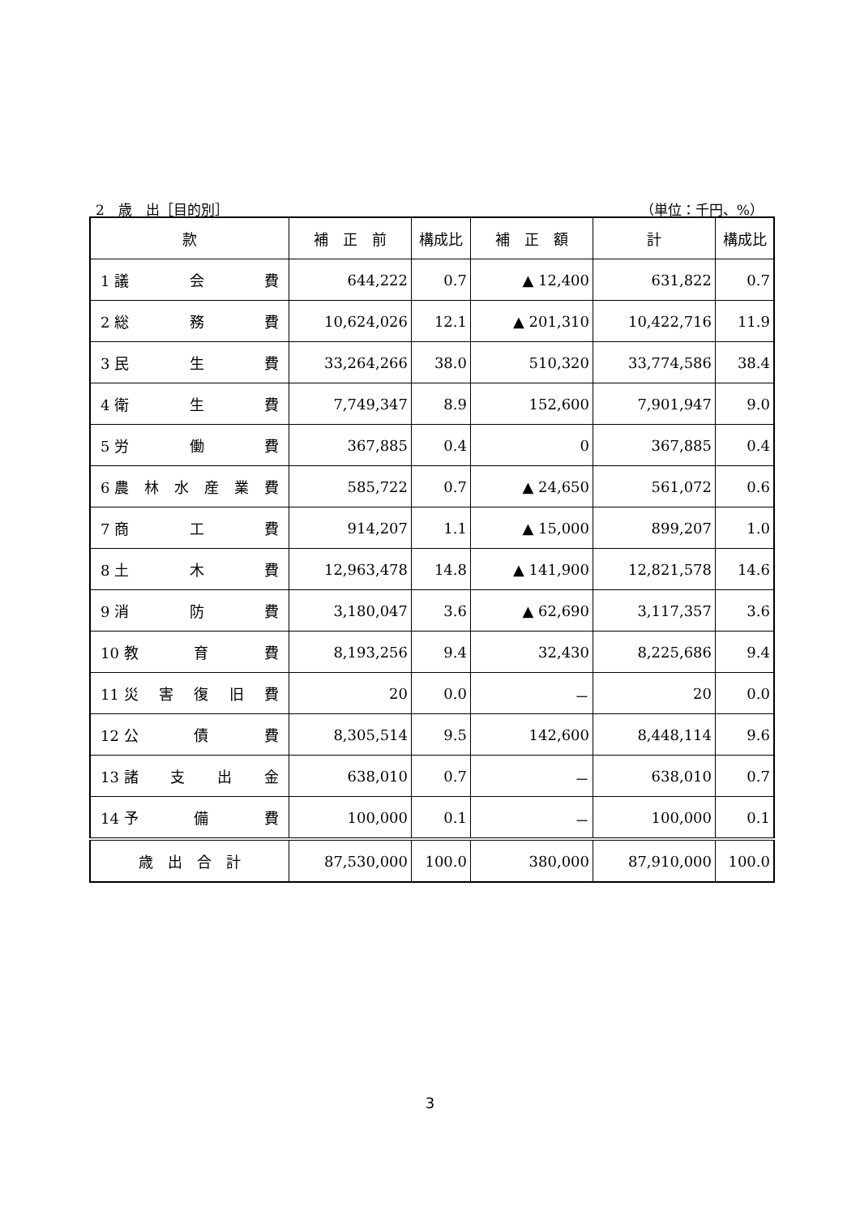2　歳　出［目的別］ （単位：千円、%）
| 款 | 補 正 前 | 構成比 | 補 正 額 | 計 | 構成比 |
| --- | --- | --- | --- | --- | --- |
| 1 議 会 費 | 644,222 | 0.7 | ▲ 12,400 | 631,822 | 0.7 |
| 2 総 務 費 | 10,624,026 | 12.1 | ▲ 201,310 | 10,422,716 | 11.9 |
| 3 民 生 費 | 33,264,266 | 38.0 | 510,320 | 33,774,586 | 38.4 |
| 4 衛 生 費 | 7,749,347 | 8.9 | 152,600 | 7,901,947 | 9.0 |
| 5 労 働 費 | 367,885 | 0.4 | 0 | 367,885 | 0.4 |
| 6 農 林 水 産 業 費 | 585,722 | 0.7 | ▲ 24,650 | 561,072 | 0.6 |
| 7 商 工 費 | 914,207 | 1.1 | ▲ 15,000 | 899,207 | 1.0 |
| 8 土 木 費 | 12,963,478 | 14.8 | ▲ 141,900 | 12,821,578 | 14.6 |
| 9 消 防 費 | 3,180,047 | 3.6 | ▲ 62,690 | 3,117,357 | 3.6 |
| 10 教 育 費 | 8,193,256 | 9.4 | 32,430 | 8,225,686 | 9.4 |
| 11 災 害 復 旧 費 | 20 | 0.0 | － | 20 | 0.0 |
| 12 公 債 費 | 8,305,514 | 9.5 | 142,600 | 8,448,114 | 9.6 |
| 13 諸 支 出 金 | 638,010 | 0.7 | － | 638,010 | 0.7 |
| 14 予 備 費 | 100,000 | 0.1 | － | 100,000 | 0.1 |
| 歳 出 合 計 | 87,530,000 | 100.0 | 380,000 | 87,910,000 | 100.0 |
3